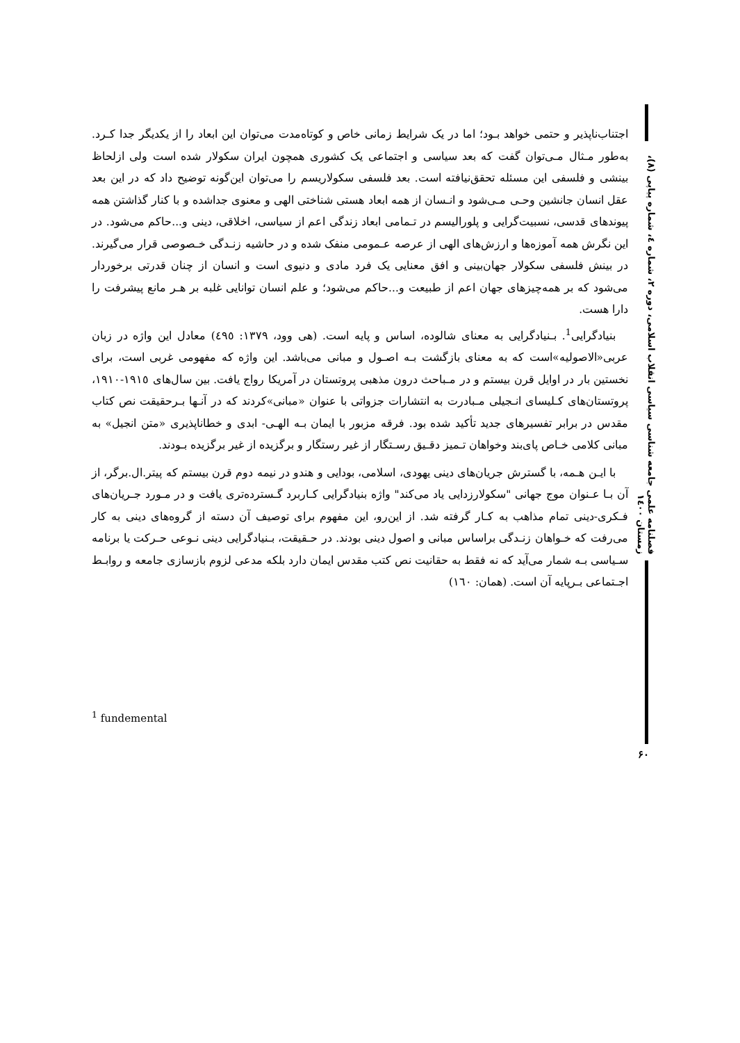اجتناب‌ناپذیر و حتمی خواهد بـود؛ اما در یک شرایط زمانی خاص و کوتاه‌مدت می‌توان این ابعاد را از یکدیگر جدا کـرد. به‌طور مـثال مـی‌توان گفت که بعد سیاسی و اجتماعی یک کشوری همچون ایران سکولار شده است ولی ازلحاظ بینشی و فلسفی این مسئله تحقق‌نیافته است. بعد فلسفی سکولاریسم را می‌توان این‌گونه توضیح داد که در این بعد عقل انسان جانشین وحـی مـی‌شود و انـسان از همه ابعاد هستی شناختی الهی و معنوی جداشده و با کنار گذاشتن همه پیوندهای قدسی، نسبیت‌گرایی و پلورالیسم در تـمامی ابعاد زندگی اعم از سیاسی، اخلاقی، دینی و...حاکم می‌شود. در این نگرش همه آموزه‌ها و ارزش‌های الهی از عرصه عـمومی منفک شده و در حاشیه زنـدگی خـصوصی قرار می‌گیرند. در بینش فلسفی سکولار جهان‌بینی و افق معنایی یک فرد مادی و دنیوی است و انسان از چنان قدرتی برخوردار می‌شود که بر همه‌چیزهای جهان اعم از طبیعت و...حاکم می‌شود؛ و علم انسان توانایی غلبه بر هـر مانع پیشرفت را دارا هست.
بنیادگرایی<sup>1</sup>. بـنیادگرایی به معنای شالوده، اساس و پایه است. (هی وود، ۱۳۷۹: ٤۹٥) معادل این واژه در زبان عربی«الاصولیه»است که به معنای بازگشت بـه اصـول و مبانی می‌باشد. این واژه که مفهومی غربی است، برای نخستین بار در اوایل قرن بیستم و در مـباحث درون مذهبی پروتستان در آمریکا رواج یافت. بین سال‌های ۱۹۱٥-۱۹۱۰، پروتستان‌های کـلیسای انـجیلی مـبادرت به انتشارات جزواتی با عنوان «مبانی»کردند که در آنـها بـرحقیقت نص کتاب مقدس در برابر تفسیرهای جدید تأکید شده بود. فرقه مزبور با ایمان بـه الهـی- ابدی و خطاناپذیری «متن انجیل» به مبانی کلامی خـاص پای‌بند وخواهان تـمیز دقـیق رسـتگار از غیر رستگار و برگزیده از غیر برگزیده بـودند.
با ایـن هـمه، با گسترش جریان‌های دینی یهودی، اسلامی، بودایی و هندو در نیمه دوم قرن بیستم که پیتر.ال.برگر، از آن بـا عـنوان موج جهانی "سکولارزدایی یاد می‌کند" واژه بنیادگرایی کـاربرد گـسترده‌تری یافت و در مـورد جـریان‌های فـکری-دینی تمام مذاهب به کـار گرفته شد. از این‌رو، این مفهوم برای توصیف آن دسته از گروه‌های دینی به کار می‌رفت که خـواهان زنـدگی براساس مبانی و اصول دینی بودند. در حـقیقت، بـنیادگرایی دینی نـوعی حـرکت یا برنامه سـیاسی بـه شمار می‌آید که نه فقط به حقانیت نص کتب مقدس ایمان دارد بلکه مدعی لزوم بازسازی جامعه و روابـط اجـتماعی بـرپایه آن است. (همان: ١٦٠)
فصلنامه علمی جامعه شناسی سیاسی انقلاب اسلامی، دوره ۲، شماره ٤، شماره پیاپی (۸)، زمستان ۱٤۰۰
<sup>1</sup> fundemental
۶۰